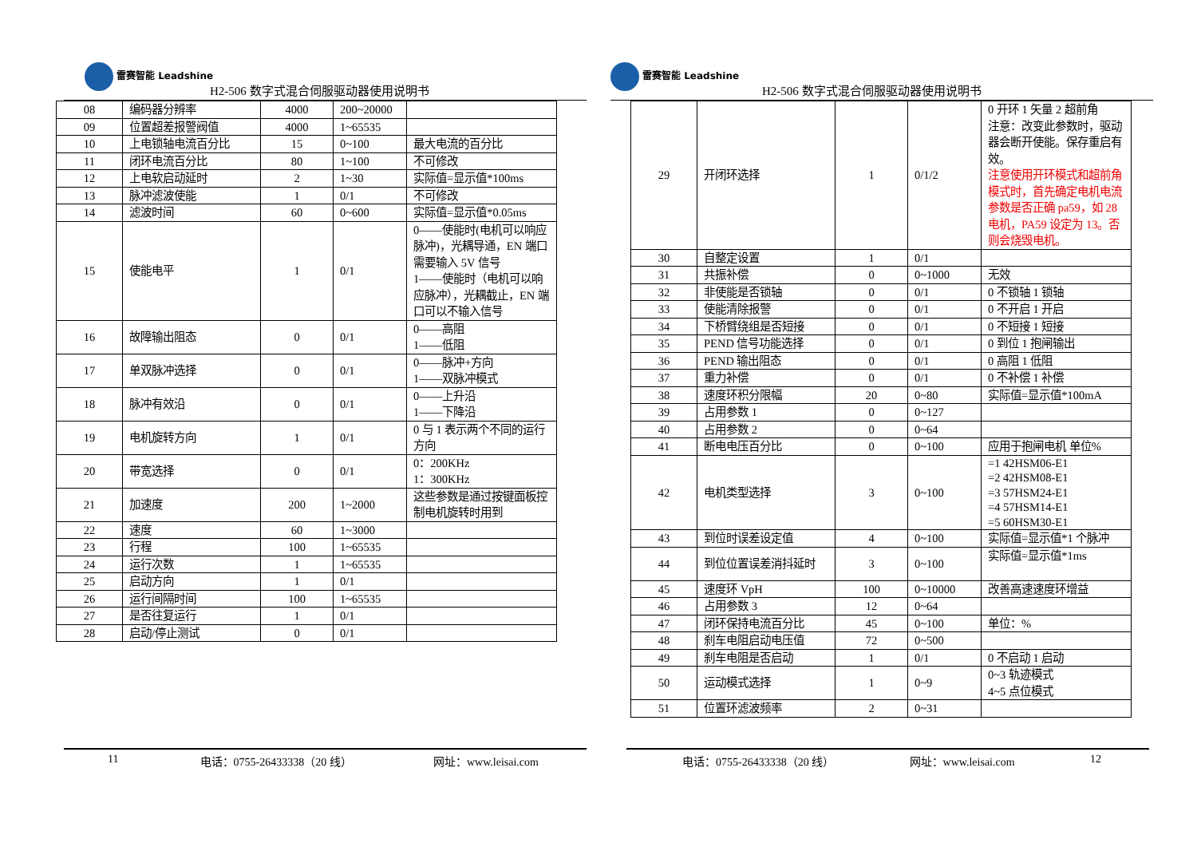雷赛智能 Leadshine
H2-506 数字式混合伺服驱动器使用说明书
| 08 | 编码器分辨率 | 4000 | 200~20000 | |
| 09 | 位置超差报警阀值 | 4000 | 1~65535 | |
| 10 | 上电锁轴电流百分比 | 15 | 0~100 | 最大电流的百分比 |
| 11 | 闭环电流百分比 | 80 | 1~100 | 不可修改 |
| 12 | 上电软启动延时 | 2 | 1~30 | 实际值=显示值*100ms |
| 13 | 脉冲滤波使能 | 1 | 0/1 | 不可修改 |
| 14 | 滤波时间 | 60 | 0~600 | 实际值=显示值*0.05ms |
| 15 | 使能电平 | 1 | 0/1 | 0——使能时(电机可以响应脉冲)，光耦导通，EN 端口需要输入 5V 信号 1——使能时（电机可以响应脉冲），光耦截止，EN 端口可以不输入信号 |
| 16 | 故障输出阻态 | 0 | 0/1 | 0——高阻 1——低阻 |
| 17 | 单双脉冲选择 | 0 | 0/1 | 0——脉冲+方向 1——双脉冲模式 |
| 18 | 脉冲有效沿 | 0 | 0/1 | 0——上升沿 1——下降沿 |
| 19 | 电机旋转方向 | 1 | 0/1 | 0 与 1 表示两个不同的运行方向 |
| 20 | 带宽选择 | 0 | 0/1 | 0：200KHz 1：300KHz |
| 21 | 加速度 | 200 | 1~2000 | 这些参数是通过按键面板控制电机旋转时用到 |
| 22 | 速度 | 60 | 1~3000 | |
| 23 | 行程 | 100 | 1~65535 | |
| 24 | 运行次数 | 1 | 1~65535 | |
| 25 | 启动方向 | 1 | 0/1 | |
| 26 | 运行间隔时间 | 100 | 1~65535 | |
| 27 | 是否往复运行 | 1 | 0/1 | |
| 28 | 启动/停止测试 | 0 | 0/1 | |
11 电话：0755-26433338（20 线） 网址：www.leisai.com
雷赛智能 Leadshine
H2-506 数字式混合伺服驱动器使用说明书
| 29 | 开闭环选择 | 1 | 0/1/2 | 0 开环 1 矢量 2 超前角 注意：改变此参数时，驱动器会断开使能。保存重启有效。 注意使用开环模式和超前角模式时，首先确定电机电流参数是否正确 pa59，如 28 电机，PA59 设定为 13。否则会烧毁电机。 |
| 30 | 自整定设置 | 1 | 0/1 | |
| 31 | 共振补偿 | 0 | 0~1000 | 无效 |
| 32 | 非使能是否锁轴 | 0 | 0/1 | 0 不锁轴 1 锁轴 |
| 33 | 使能清除报警 | 0 | 0/1 | 0 不开启 1 开启 |
| 34 | 下桥臂绕组是否短接 | 0 | 0/1 | 0 不短接 1 短接 |
| 35 | PEND 信号功能选择 | 0 | 0/1 | 0 到位 1 抱闸输出 |
| 36 | PEND 输出阻态 | 0 | 0/1 | 0 高阻 1 低阻 |
| 37 | 重力补偿 | 0 | 0/1 | 0 不补偿 1 补偿 |
| 38 | 速度环积分限幅 | 20 | 0~80 | 实际值=显示值*100mA |
| 39 | 占用参数 1 | 0 | 0~127 | |
| 40 | 占用参数 2 | 0 | 0~64 | |
| 41 | 断电电压百分比 | 0 | 0~100 | 应用于抱闸电机 单位% |
| 42 | 电机类型选择 | 3 | 0~100 | =1 42HSM06-E1 =2 42HSM08-E1 =3 57HSM24-E1 =4 57HSM14-E1 =5 60HSM30-E1 |
| 43 | 到位时误差设定值 | 4 | 0~100 | 实际值=显示值*1 个脉冲 |
| 44 | 到位位置误差消抖延时 | 3 | 0~100 | 实际值=显示值*1ms |
| 45 | 速度环 VpH | 100 | 0~10000 | 改善高速速度环增益 |
| 46 | 占用参数 3 | 12 | 0~64 | |
| 47 | 闭环保持电流百分比 | 45 | 0~100 | 单位：% |
| 48 | 刹车电阻启动电压值 | 72 | 0~500 | |
| 49 | 刹车电阻是否启动 | 1 | 0/1 | 0 不启动 1 启动 |
| 50 | 运动模式选择 | 1 | 0~9 | 0~3 轨迹模式 4~5 点位模式 |
| 51 | 位置环滤波频率 | 2 | 0~31 | |
电话：0755-26433338（20 线） 网址：www.leisai.com 12